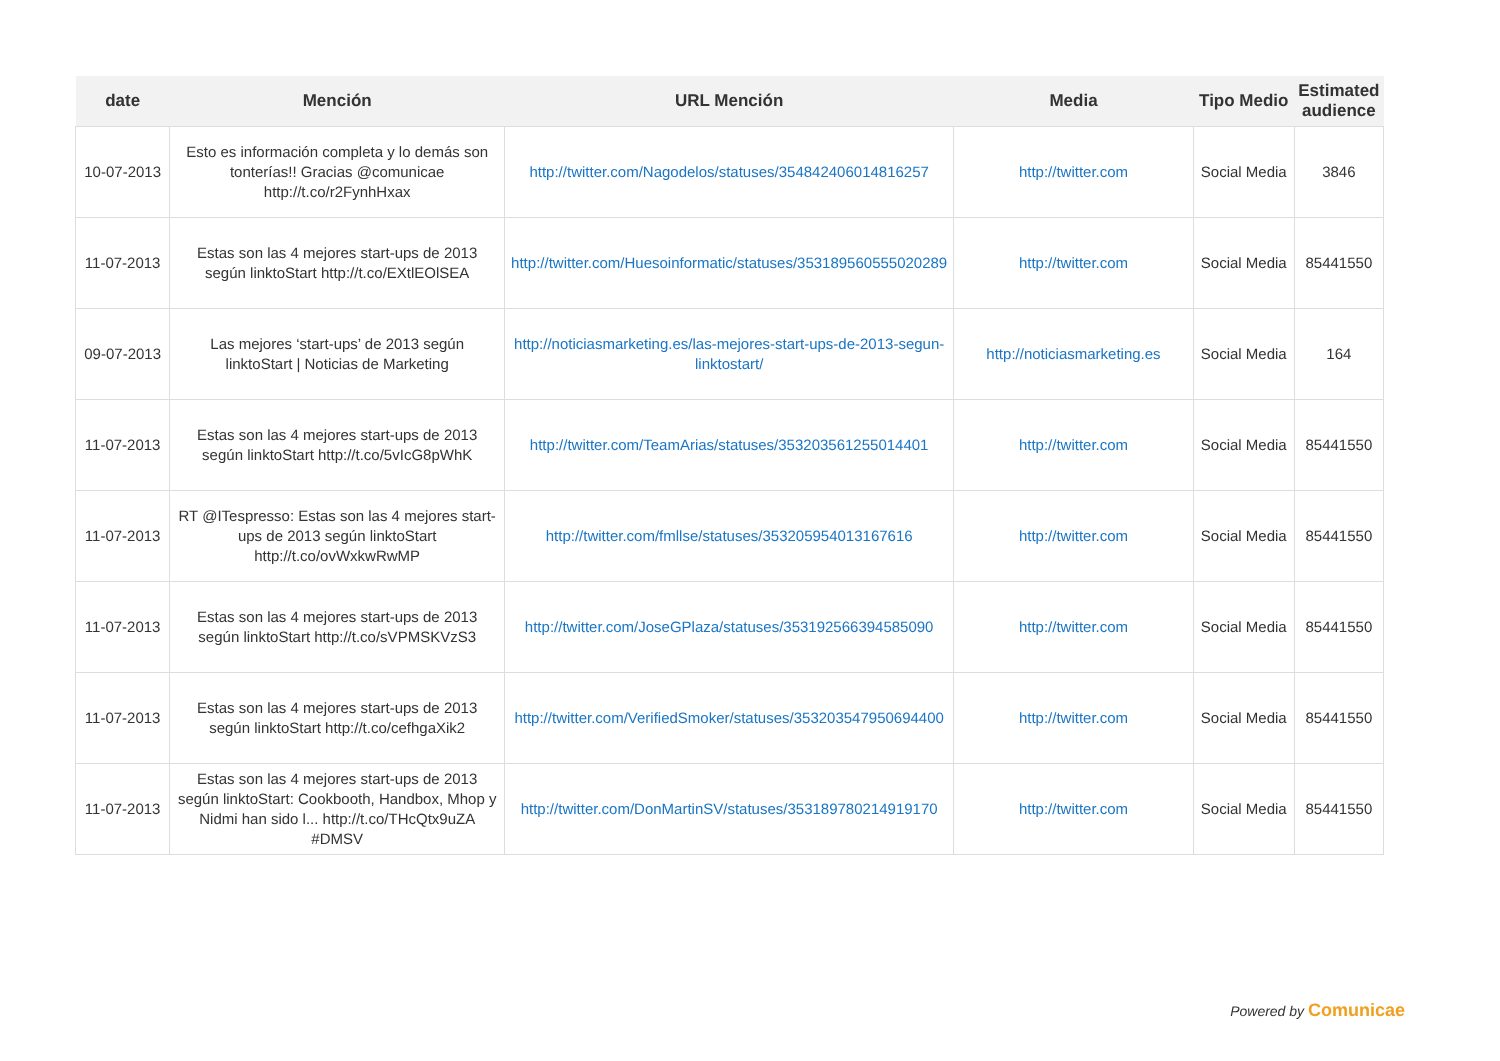| date | Mención | URL Mención | Media | Tipo Medio | Estimated audience |
| --- | --- | --- | --- | --- | --- |
| 10-07-2013 | Esto es información completa y lo demás son tonterías!! Gracias @comunicae http://t.co/r2FynhHxax | http://twitter.com/Nagodelos/statuses/354842406014816257 | http://twitter.com | Social Media | 3846 |
| 11-07-2013 | Estas son las 4 mejores start-ups de 2013 según linktoStart http://t.co/EXtlEOlSEA | http://twitter.com/Huesoinformatic/statuses/353189560555020289 | http://twitter.com | Social Media | 85441550 |
| 09-07-2013 | Las mejores ‘start-ups’ de 2013 según linktoStart / Noticias de Marketing | http://noticiasmarketing.es/las-mejores-start-ups-de-2013-segun-linktostart/ | http://noticiasmarketing.es | Social Media | 164 |
| 11-07-2013 | Estas son las 4 mejores start-ups de 2013 según linktoStart http://t.co/5vIcG8pWhK | http://twitter.com/TeamArias/statuses/353203561255014401 | http://twitter.com | Social Media | 85441550 |
| 11-07-2013 | RT @ITespresso: Estas son las 4 mejores start-ups de 2013 según linktoStart http://t.co/ovWxkwRwMP | http://twitter.com/fmllse/statuses/353205954013167616 | http://twitter.com | Social Media | 85441550 |
| 11-07-2013 | Estas son las 4 mejores start-ups de 2013 según linktoStart http://t.co/sVPMSKVzS3 | http://twitter.com/JoseGPlaza/statuses/353192566394585090 | http://twitter.com | Social Media | 85441550 |
| 11-07-2013 | Estas son las 4 mejores start-ups de 2013 según linktoStart http://t.co/cefhgaXik2 | http://twitter.com/VerifiedSmoker/statuses/353203547950694400 | http://twitter.com | Social Media | 85441550 |
| 11-07-2013 | Estas son las 4 mejores start-ups de 2013 según linktoStart: Cookbooth, Handbox, Mhop y Nidmi han sido l... http://t.co/THcQtx9uZA #DMSV | http://twitter.com/DonMartinSV/statuses/353189780214919170 | http://twitter.com | Social Media | 85441550 |
Powered by Comunicae